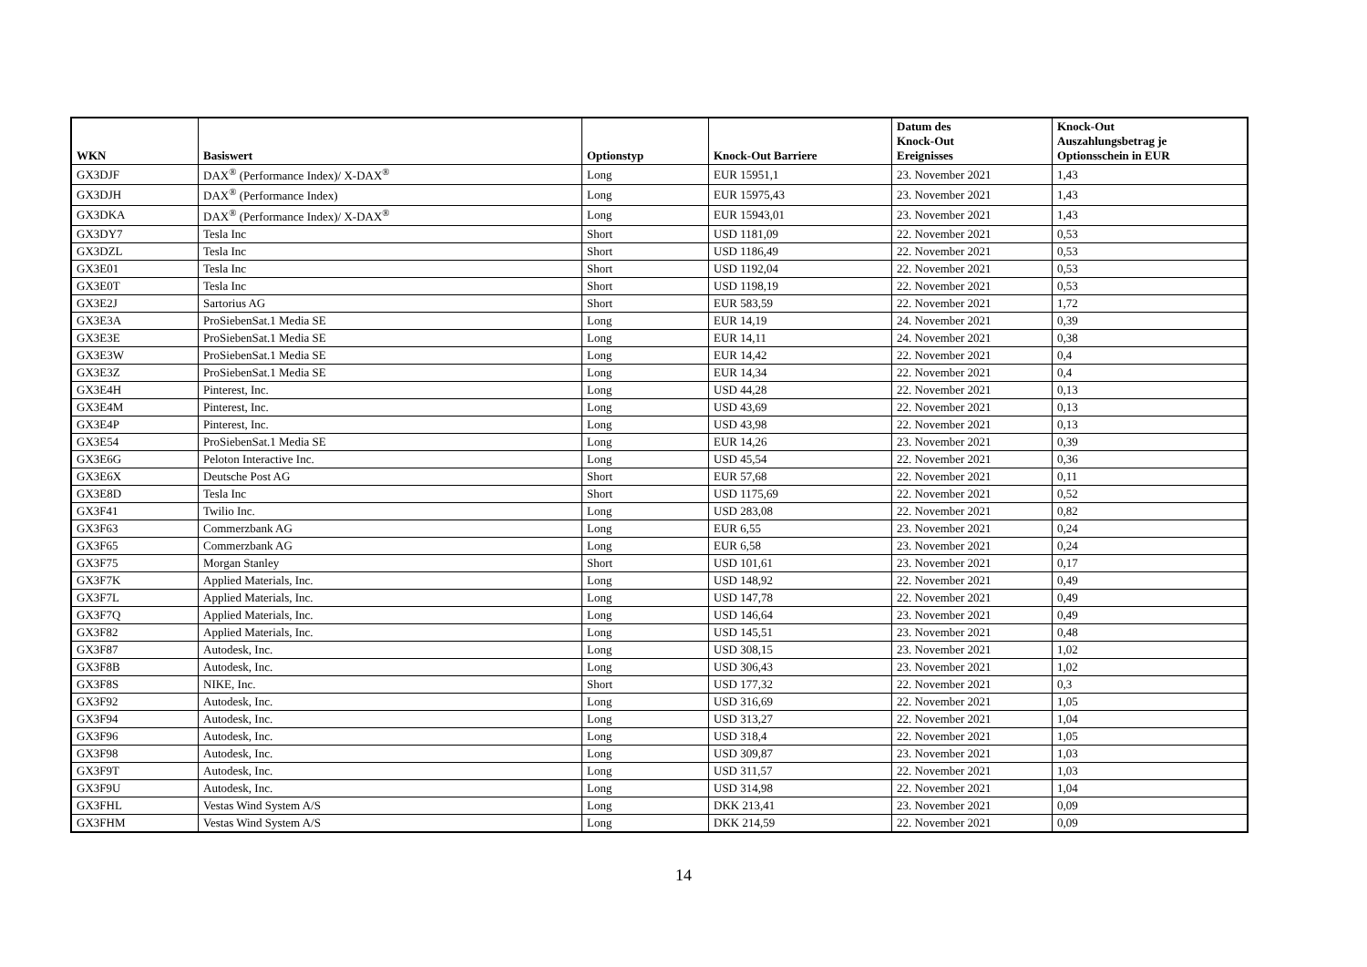| WKN | Basiswert | Optionstyp | Knock-Out Barriere | Datum des Knock-Out Ereignisses | Knock-Out Auszahlungsbetrag je Optionsschein in EUR |
| --- | --- | --- | --- | --- | --- |
| GX3DJF | DAX<sup>®</sup> (Performance Index)/ X-DAX<sup>®</sup> | Long | EUR 15951,1 | 23. November 2021 | 1,43 |
| GX3DJH | DAX<sup>®</sup> (Performance Index) | Long | EUR 15975,43 | 23. November 2021 | 1,43 |
| GX3DKA | DAX<sup>®</sup> (Performance Index)/ X-DAX<sup>®</sup> | Long | EUR 15943,01 | 23. November 2021 | 1,43 |
| GX3DY7 | Tesla Inc | Short | USD 1181,09 | 22. November 2021 | 0,53 |
| GX3DZL | Tesla Inc | Short | USD 1186,49 | 22. November 2021 | 0,53 |
| GX3E01 | Tesla Inc | Short | USD 1192,04 | 22. November 2021 | 0,53 |
| GX3E0T | Tesla Inc | Short | USD 1198,19 | 22. November 2021 | 0,53 |
| GX3E2J | Sartorius AG | Short | EUR 583,59 | 22. November 2021 | 1,72 |
| GX3E3A | ProSiebenSat.1 Media SE | Long | EUR 14,19 | 24. November 2021 | 0,39 |
| GX3E3E | ProSiebenSat.1 Media SE | Long | EUR 14,11 | 24. November 2021 | 0,38 |
| GX3E3W | ProSiebenSat.1 Media SE | Long | EUR 14,42 | 22. November 2021 | 0,4 |
| GX3E3Z | ProSiebenSat.1 Media SE | Long | EUR 14,34 | 22. November 2021 | 0,4 |
| GX3E4H | Pinterest, Inc. | Long | USD 44,28 | 22. November 2021 | 0,13 |
| GX3E4M | Pinterest, Inc. | Long | USD 43,69 | 22. November 2021 | 0,13 |
| GX3E4P | Pinterest, Inc. | Long | USD 43,98 | 22. November 2021 | 0,13 |
| GX3E54 | ProSiebenSat.1 Media SE | Long | EUR 14,26 | 23. November 2021 | 0,39 |
| GX3E6G | Peloton Interactive Inc. | Long | USD 45,54 | 22. November 2021 | 0,36 |
| GX3E6X | Deutsche Post AG | Short | EUR 57,68 | 22. November 2021 | 0,11 |
| GX3E8D | Tesla Inc | Short | USD 1175,69 | 22. November 2021 | 0,52 |
| GX3F41 | Twilio Inc. | Long | USD 283,08 | 22. November 2021 | 0,82 |
| GX3F63 | Commerzbank AG | Long | EUR 6,55 | 23. November 2021 | 0,24 |
| GX3F65 | Commerzbank AG | Long | EUR 6,58 | 23. November 2021 | 0,24 |
| GX3F75 | Morgan Stanley | Short | USD 101,61 | 23. November 2021 | 0,17 |
| GX3F7K | Applied Materials, Inc. | Long | USD 148,92 | 22. November 2021 | 0,49 |
| GX3F7L | Applied Materials, Inc. | Long | USD 147,78 | 22. November 2021 | 0,49 |
| GX3F7Q | Applied Materials, Inc. | Long | USD 146,64 | 23. November 2021 | 0,49 |
| GX3F82 | Applied Materials, Inc. | Long | USD 145,51 | 23. November 2021 | 0,48 |
| GX3F87 | Autodesk, Inc. | Long | USD 308,15 | 23. November 2021 | 1,02 |
| GX3F8B | Autodesk, Inc. | Long | USD 306,43 | 23. November 2021 | 1,02 |
| GX3F8S | NIKE, Inc. | Short | USD 177,32 | 22. November 2021 | 0,3 |
| GX3F92 | Autodesk, Inc. | Long | USD 316,69 | 22. November 2021 | 1,05 |
| GX3F94 | Autodesk, Inc. | Long | USD 313,27 | 22. November 2021 | 1,04 |
| GX3F96 | Autodesk, Inc. | Long | USD 318,4 | 22. November 2021 | 1,05 |
| GX3F98 | Autodesk, Inc. | Long | USD 309,87 | 23. November 2021 | 1,03 |
| GX3F9T | Autodesk, Inc. | Long | USD 311,57 | 22. November 2021 | 1,03 |
| GX3F9U | Autodesk, Inc. | Long | USD 314,98 | 22. November 2021 | 1,04 |
| GX3FHL | Vestas Wind System A/S | Long | DKK 213,41 | 23. November 2021 | 0,09 |
| GX3FHM | Vestas Wind System A/S | Long | DKK 214,59 | 22. November 2021 | 0,09 |
14